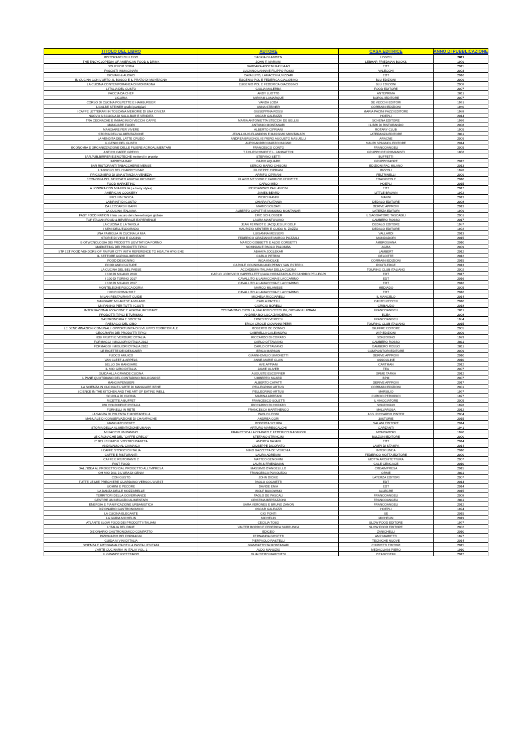| TITOLO DEL LIBRO | AUTORE | CASA EDITRICE | ANNO DI PUBBLICAZIONE |
| --- | --- | --- | --- |
| RISTORANTI DI LUSSO | SASKIA GLANDIEN | LOGOS | 2011 |
| THE ENCYCLOPEDIA OF AMERICAN FOOD & DRINK | JOHN F. MARIANI | LEBHAR-FRIEDMAN BOOKS | 1999 |
| SOUP FOR SYRIA | BARBARA ABDENI MASSAAD | EDT | 2015 |
| FASCISTI IMMAGINARI | LUCIANO LANNA E FILIPPO ROSSI | VALECCHI | 2003 |
| GIOVANI & AUDACI | CAVALLITO, LAMACCHIA,VIZZARI | EDT | 2016 |
| IN CUCINA CON L'ORTO, IL BOSCO E IL PRATO DI MONTAGNA | EUGENIO POL E FEDERICA GIACOBINO | BLU EDIZIONI | 2009 |
| LA CUCINA CONTEMPORANEA DI MONTAGNA | EUGENIO POL E FEDERICA GIACOBINO | BLU EDIZIONI | 2008 |
| L'ITALIA DEL GUSTO | GIULIA MALERBA | FOOD EDITORE | 2007 |
| FACCIA DA CHEF | ANDY LUOTTO | ANTEPRIMA | 2011 |
| LIGURIA | MIRYAM LAMARQUE | BOROLI EDITORE | 2007 |
| CORSO DI CUCINA POLPETTE E HAMBURGER | VANDA LODA | DE VECCHI EDITORI | 1991 |
| LICALBE STEINER grafici partigiani | ANNA STEINER | CORRAINI EDIZIONI | 1940 |
| I CAFFE LETTERARI IN TOSCANA MEMORIE DI UNA CIVILTA | GIUSEPPINA ROSSI | MARIA PACINI FAZZI EDITORE | 1988 |
| NUOVO A SCUOLA DI SALA-BAR E VENDITA | OSCAR GALEAZZI | HOEPLI | 2014 |
| TRA CEONACHE E IMMAGINI DI VECCHI CAFFE | MARIA ANTONIETTA STECCHI DE BELLIS | SCHENA EDITORE | 1976 |
| MANGIARE FUORI | ANTONIO MONTANARI | I LIBRI DI RISTORANDO | 2008 |
| MANGIARE PER VIVERE | ALBERTO CIPRIANI | ROTARY CLUB | 1905 |
| STORIA DELL'ALIMENTAZIONE | JEAN-LOUIS FLANDRIN E MASSIMO MONTANARI | LATERANZA EDITORE | 2011 |
| LA VENDITA DEL LATTE CRUDO | ANDREA BRUGNOLI E PIERO AUGUSTO NASUELLI | ARACNE | 2009 |
| IL GENIO DEL GUSTO | ALESSANDRO MARZO MAGNO | MAURI SPAGNOL EDITORE | 2014 |
| ECONOMIA E ORGANIZZAZIONE DELLE FILIERE AGROALIMENTARI | FRANCESCO CONTO | FRANCOANGELI | 2005 |
| ANTICO CAFFE GRECO | T.F.HUFSCHMIDT E L. JANNATTINI | GRUPPO DEI ROMANISTI | 1856 |
| BAR,PUB,BIRRERIE,ENOTECHE mettersi in proprio | STEFANO SETTI | BUFFETTI | |
| IMPRESA BAR | DARIO AQUARO | GRUPPO24ORE | 2012 |
| BAR RISTORANTI TABACCHERIE MENSE | SERGIO MARIO GHISONI | EDIZIONI FAG MILANO | 2013 |
| L'ANGOLO DELL'HARRY'S BAR | FIUSEPPE CIPRIANI | RIZZOLI | 1978 |
| PRIGIONIERO DI UNA STANZA A VENEZIA | ARRIFO CIPRIANI | FELTRINELLI | 2009 |
| ECONOMIA DEL MERCATO AGROALIMENTARE | FLAVIO MESSORI E FABRIZIO FERRETTI | EDAGRICOLE | 2010 |
| FOOD MARKETING | CARLO MEO | HOEPLI | 2015 |
| A LONDRA CON MIA FIGLIA ( e harry styles) | PIERSANDRO PALLAVICINI | EDT | 2017 |
| AMERICAN COOKERY | JAMES BEARD | LITTLE BROWN | 1972 |
| I FICHI IN TASCA | PIERO MANNI | MANNI | 2013 |
| LABIRINTI DI GUSTO | CHIARA PLATANIA | DEDALO EDITORE | 2008 |
| DA LECCARSI I BAFFI | MARIO SOLDATI | DERIVE APPROVI | 2013 |
| LA CUCINA ITALIANA | ALBERTO CAPATTI E MASSIMO MONTANARI | LATERZA EDITORI | 1999 |
| FAST FOOD NATION il lato oscuro del cheeseburger globale | ERIC SCHLOSSER | IL SAGGIATORE TASCABILI | 2001 |
| TOP ITALIAN FOOD & BEVERAGE EXPERIENCE | LAURA MANTOVANO | GAMBERO ROSSO | 2017 |
| LA CUCINA E LA TAVOLA | JEAN FERNIOT E JACQUES LR GOLF | DEDALO EDITORE | 1987 |
| I SEMI DELL'ELDORADO | MAURIZIO SENTIERI E GUIDO N. ZAZZU | DEDALO EDITORE | 1992 |
| UNA FAMIGLIA IN CUCINA LA MIA | LUISANNA MESSERI | VALLARDI | 2013 |
| STORIE DI VINO E CUCINA | FEDERICO GRAZIANI E MARCO POZZALI | MONDADORI | 2015 |
| BIOTWCNOLOGIA DEI PRODOTTI LIEVITATI DA FORNO | MARCO GOBBETTI E ALDO CORSETTI | AMBROSIANA | 2010 |
| MARKETING DEI PRODOTTI TIPICI | NOMISMA E PAOLO PALOMBA | AGRA | 2009 |
| STREET FOOD VENDORS OF RAIPUR CITY WITH REFERENCE TO HEALTH HYGIENE | ABHAYA JOGLEKAR | LAMBERT | 2012 |
| IL SETTORE AGROALIMENTARE | CARLO PETRINI | DELOITTE | 2012 |
| FOOD DESIGNING | INGA KNOLKE | CORRAINI EDIZIONI | 2015 |
| FOOD AND CULTURE | CAROLE COUNIHAN AND PENNY VAN ESTERIK | ROUTLEDGE | 2013 |
| LA CUCINA DEL BEL PAESE | ACCADEMIA ITALIANA DELLA CUCINA | TOURING CLUB ITALIANO | 2002 |
| I 100 DI MILANO 2018 | CARLO LODOVICO CAPPELLETTI,GAIA CORAZZARI,ALESSANDRO PELLEGRI | EDT | 2017 |
| I 100 DI TORINO 2017 | CAVALLITO & LAMACCHIA E LACCARINO | EDT | 2016 |
| I 100 DI MILANO 2017 | CAVALLITO & LAMACCHIA E LACCARINO | EDT | 2016 |
| MONTELEONE ROCCA DORIA | MARCO MILANESE | MEDIADO | 2005 |
| I 100 DI ROMA 2017 | CAVALLITO & LAMACCHIA E LACCARINO | EDT | 2016 |
| MILAN RESTAURANT GUIDE | MICHELA RICCIARELLI | IL MANGELO | 2014 |
| MANGIARE MILANESE A MILANO | CARLA PACELLI | CASTELVECCHI | 2010 |
| UN PANINO PER TUTTI I GUSTI | GIORGIO BORELLI | GRIBAUDO | 2018 |
| INTERNAZIONALIZZAZIONE E AGROALIMENTARE | COSTANTINO CIPOLLA, MAURIZIO OTTOLINI, GIOVANNI URBANI | FRANCOANGELI | 2011 |
| PRODOTTI TIPICI E TURISMO | ANDREA BOI LUCA ZANDERIGHI | EGEA | 2008 |
| GASTRONOMIA E SOCIETA | ERNESTO VERCESI | FRANCOANGELI | 1984 |
| PAESAGGI DEL CIBO | ERICA CROCE GIOVANNI PERRI | TOURING CLUB ITALIANO | 2015 |
| LE DENOMINAZIONI COMUNALI: OPPORTUNITA DI SVILUPPO TERRITORIALE | ROBERTO DE DONNO | GIUFFRE EDITORE | 2005 |
| GEOGRAFIA DEI PRODOTTI TIPICI | GABRIELLA GALEANDRO | WIP EDIZIONI | 2009 |
| 838 FRUTTI E VERDURE D'ITALIA | RICCARDO DI CORATO | SONZOGNO | 1979 |
| FORMAGGI I MIGLIORI D'ITALIA 2012 | CARLO OTTAVIANO | GAMBERO ROSSO | 2011 |
| FORMAGGI I MIGLIORI D'ITALIA 2012 | CARLO OTTAVIANO | GAMBERO ROSSO | 2011 |
| LE RICETTE DEI DESIGNER | ERICA MARSON | COMPOSITORI EDITORE | 2009 |
| FUOCO AMUICO | GIANNI-EMILIO SIMONETTI | DERIVE APPROVI | 2010 |
| VAN CLEEF & ARPELS | ANNE-MARIE CLAIS | ASSOULINE | 2010 |
| BELLO DA MANGIARE | AVE APPIANI | CARTMAN | 2012 |
| IL MIO GIRO D'ITALIA | JAMIE OLIVER | TEA | 2007 |
| GUIDA ALLA GRANDE CUCINA | AUGUSTE ESCOFFIER | ORME TARKA | 2012 |
| IL PANE QUOTIDIANO DEL CONTADINO BOLOGNOSE | UMBERTO SGARZI | BPM | 2007 |
| MANGIAPENSIERI | ALBERTO CAPATTI | DERIVE APPROVI | 2017 |
| LA SCIENZA IN CUCINA E L'ARTE DI MANGIARE BENE | PELLEGRINO ARTUSI | CORRAINI EDIZIONI | 2001 |
| SCIENCE IN THE KITCHEN AND THE ART OF EATING WELL | PELLEGRINO ARTUSI | MARSILIO | 1997 |
| SCUOLA DI CUCINA | MARINA ADREANI | CURCIO PERIODICI | 1977 |
| RICETTE A BUFFET | FRANCESCO SOLETTI | IL VIAGGIATORE | 2005 |
| 928 CONDIMENTI D'ITALIA | RICCARDO DI CORATO | SONZOGNO | 1978 |
| FORNELLI IN RETE | FRANCESCA MARTINENGO | MALVAROSA | 2012 |
| LA SAGRA DI POLENTA E MORTADELLA | PAOLO LEONI | ASS. RICCARDO PINTER | 2004 |
| MANUALE DI CONSERVAZIONE DI CHAMPAGNE | ANDREA GORI | 30STORIE | 2015 |
| MANGIATO BENE? | ROBERTA SCHIRA | SALANI EDITORE | 2014 |
| STORIA DELLA ALIMENTAZIONE UMANA | ARTURO MARESCALCHI | GARZANTI | 1941 |
| MI FACCIO UN PANINO | FRANCESCA LAZZARATO E FEDERICO MAGGIONI | MONDADORI | 1990 |
| LE CRONACHE DEL "CAFFE GRECO" | STEFANO STRINGINI | BULZONI EDITORE | 2000 |
| E' BELLISSIMO IL VOSTRO PIANETA | ANDREA BAJANI | EDT | 2014 |
| ANDAVAMO AL GIAMAICA | GIUSEPPE DICORATO | LAMPI DI STAMPA | 2014 |
| I CAFFE STORICI DI ITALIA | NINO BAZZETTA DE VEMENIA | INTER LINEA | 2010 |
| CAFFE E RISTORANTI | LAURA ADREIANI | FEDERICO MOTTA EDITORE | 2000 |
| CAFFE E RISTORANTI 2 | MATTEO GENGHINI | MOTTA ARCHITETTURA | 2007 |
| FAST FOOD | LAURI.S FRIENDMAN | GALE GENGAGE | 2010 |
| DALL'IDEA AL PROGETTO/ DAL PROGETTO ALL'IMPRESA | MASSIMO D'ANGELILLO | CREAIMPRESA | 2015 |
| OH MIO DIO, è L'ORA DI CENA! | FRANCESCA POVOLEDO | ORME | 2011 |
| CON GUSTO | JOHN DICKIE | LATERZA EDITORI | 2007 |
| TUTTE LE MIE PREGHIERE GUARDANO VERSO L'OVEST | PAOLO COGNETTI | EDT | 2014 |
| UOMINI E PECORE | DAVIDE ENIA | EDT | 2014 |
| LA DANZA DELLE MOZZARELLE | WOLF BUKOWSKI | ALLEGRE | 2015 |
| TERRITORI DELLA GOVERNANCE | PAOLO DE PASCALI | FRANCOANGELI | 2008 |
| GESTIRE UN NEGOZIO ALIMENTARI | CRISTINA BERTAZZONI | FRANCOANGELI | 2011 |
| ENERGIA E PIANIFICAZIONE URBANISTICA | SARA VERONES E BRUNO ZANON | FRANCOANGELI | 2012 |
| DIZIONARIO GASTRONOMICO | OSCAR GALEAZZI | HOEPLI | 1994 |
| LA CUCINA ELEGANTE | GIO PONTI | SE | 2015 |
| LA GUIDA MICHELIN | MICHELIN | MICHELIN | 2019 |
| ATLANTE SLOW FOOD DEI PRODOTTI ITALIANI | CECILIA TOSO | SLOW FOOD EDITORE | 1997 |
| L'ITALIA DEL PANE | VALTER BORDO E FEDERICA SURRUSCA | SLOW FOOD EDITORE | 2002 |
| DIZIONARIO GASTRONOMICO COMPATTO | EDIGEO | ZANICHELLI | 2010 |
| DIZIONARIO DEI FORMAGGI | FERNANDA GOSETTI | AMZ MARIETTI | 1977 |
| GUIDA AI VINI D'ITALIA | PIERPAOLO RASTELLI | TECNICHE NUOVE | 2014 |
| SCIENZA E ARTIGIANALITA DELLA PASTA LIEVITATA | GIAMBATTISTA MONTANARI | CHIRIOTTI EDITORI | 2015 |
| L'ARTE CUCINARIA IN ITALIA VOL. 1 | ALDO MANUZIO | MEDAGLIANI PIERO | 1910 |
| IL GRANDE RICETTARIO | GUALTIERO MARCHESI | DEAGOSTINI | 2012 |